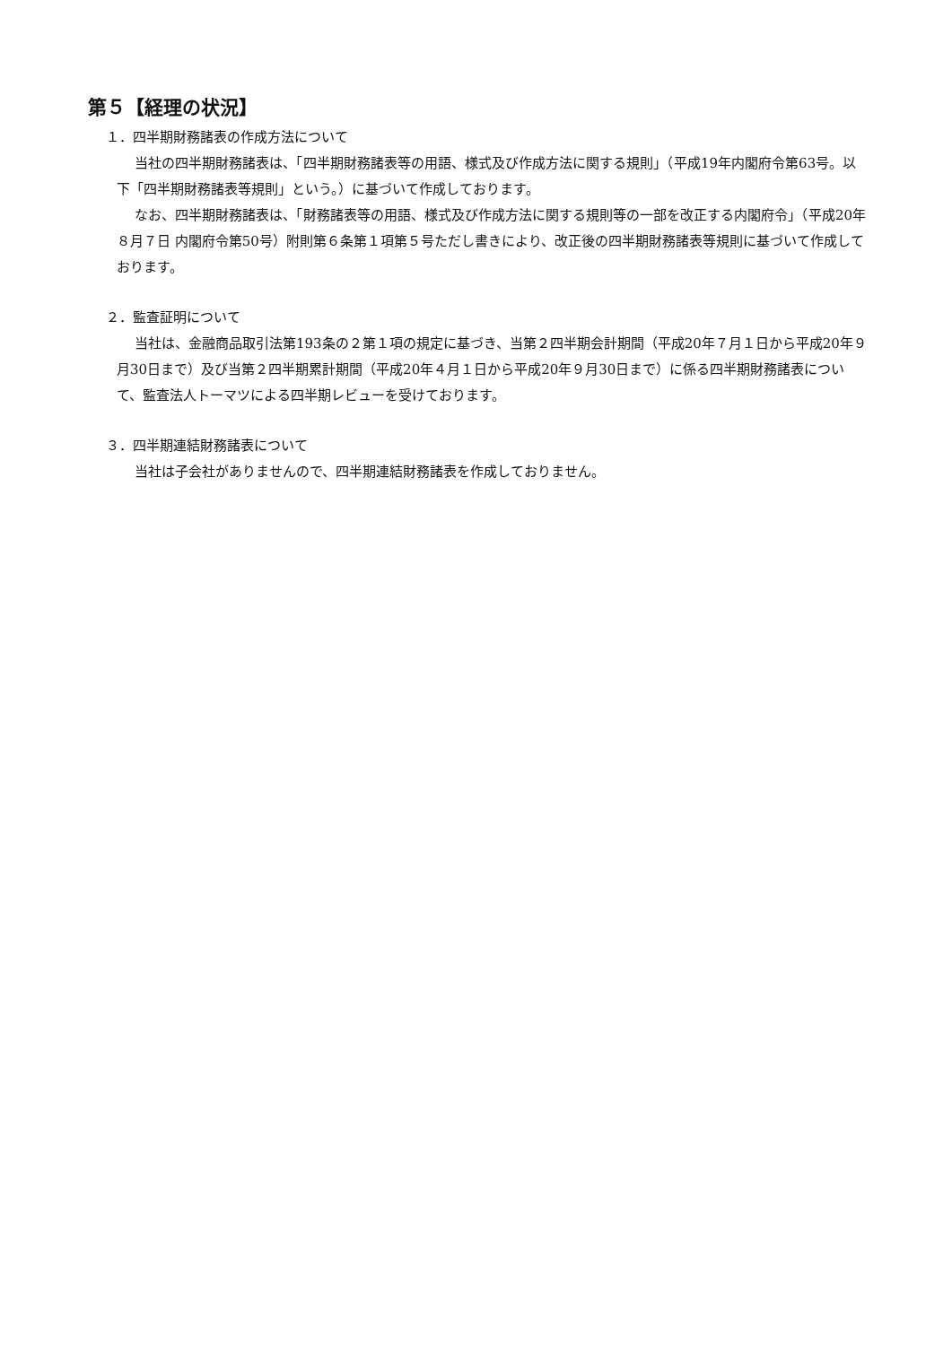第５【経理の状況】
１．四半期財務諸表の作成方法について
当社の四半期財務諸表は、「四半期財務諸表等の用語、様式及び作成方法に関する規則」（平成19年内閣府令第63号。以下「四半期財務諸表等規則」という。）に基づいて作成しております。
なお、四半期財務諸表は、「財務諸表等の用語、様式及び作成方法に関する規則等の一部を改正する内閣府令」（平成20年８月７日 内閣府令第50号）附則第６条第１項第５号ただし書きにより、改正後の四半期財務諸表等規則に基づいて作成しております。
２．監査証明について
当社は、金融商品取引法第193条の２第１項の規定に基づき、当第２四半期会計期間（平成20年７月１日から平成20年９月30日まで）及び当第２四半期累計期間（平成20年４月１日から平成20年９月30日まで）に係る四半期財務諸表について、監査法人トーマツによる四半期レビューを受けております。
３．四半期連結財務諸表について
当社は子会社がありませんので、四半期連結財務諸表を作成しておりません。